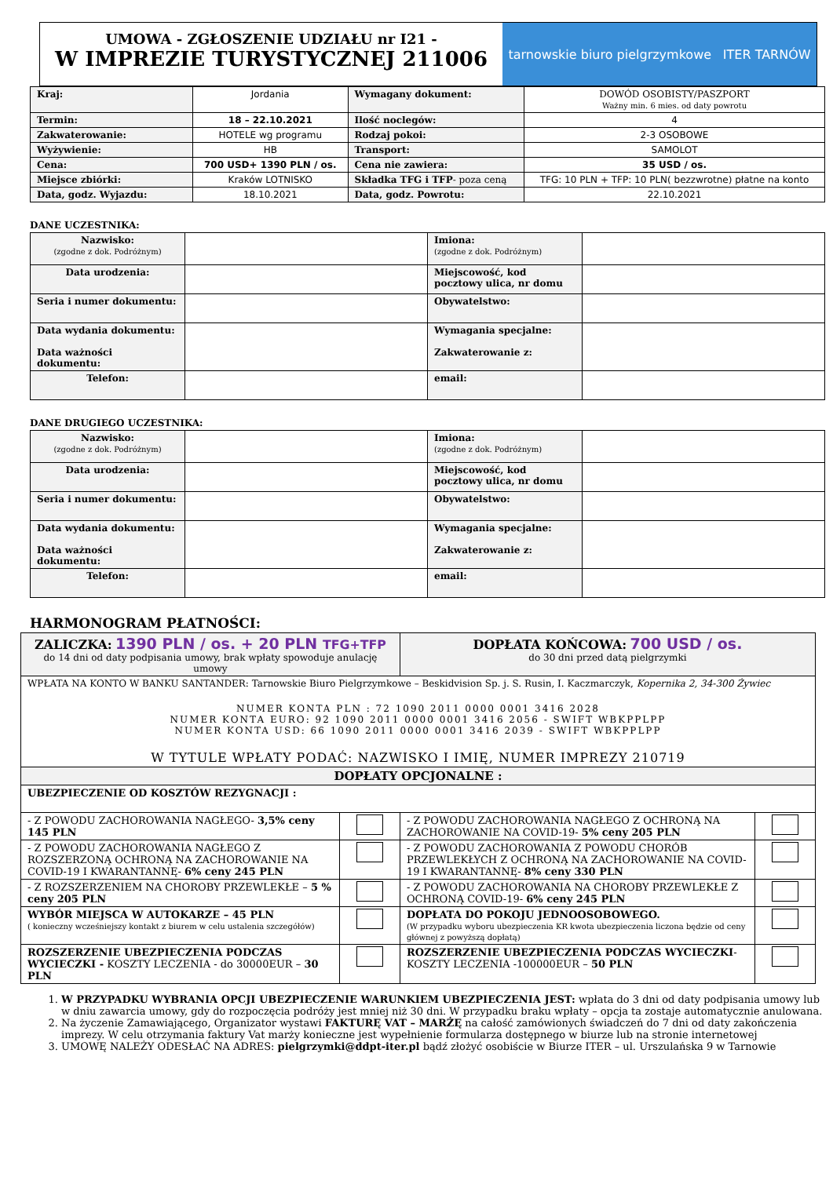UMOWA - ZGŁOSZENIE UDZIAŁU nr I21 -
W IMPREZIE TURYSTYCZNEJ 211006
tarnowskie biuro pielgrzymkowe ITER TARNÓW
| Kraj: | Jordania | Wymagany dokument: | DOWÓD OSOBISTY/PASZPORT Ważny min. 6 mies. od daty powrotu |
| Termin: | 18 – 22.10.2021 | Ilość noclegów: | 4 |
| Zakwaterowanie: | HOTELE wg programu | Rodzaj pokoi: | 2-3 OSOBOWE |
| Wyżywienie: | HB | Transport: | SAMOLOT |
| Cena: | 700 USD+ 1390 PLN / os. | Cena nie zawiera: | 35 USD / os. |
| Miejsce zbiórki: | Kraków LOTNISKO | Składka TFG i TFP - poza ceną | TFG: 10 PLN + TFP: 10 PLN( bezzwrotne) płatne na konto |
| Data, godz. Wyjazdu: | 18.10.2021 | Data, godz. Powrotu: | 22.10.2021 |
DANE UCZESTNIKA:
| Nazwisko: (zgodne z dok. Podróżnym) | | Imiona: (zgodne z dok. Podróżnym) | |
| Data urodzenia: | | Miejscowość, kod pocztowy ulica, nr domu | |
| Seria i numer dokumentu: | | Obywatelstwo: | |
| Data wydania dokumentu: Data ważności dokumentu: | | Wymagania specjalne: Zakwaterowanie z: | |
| Telefon: | | email: | |
DANE DRUGIEGO UCZESTNIKA:
| Nazwisko: (zgodne z dok. Podróżnym) | | Imiona: (zgodne z dok. Podróżnym) | |
| Data urodzenia: | | Miejscowość, kod pocztowy ulica, nr domu | |
| Seria i numer dokumentu: | | Obywatelstwo: | |
| Data wydania dokumentu: Data ważności dokumentu: | | Wymagania specjalne: Zakwaterowanie z: | |
| Telefon: | | email: | |
HARMONOGRAM PŁATNOŚCI:
| ZALICZKA: 1390 PLN / os. + 20 PLN TFG+TFP do 14 dni od daty podpisania umowy, brak wpłaty spowoduje anulację umowy | | DOPŁATA KOŃCOWA: 700 USD / os. do 30 dni przed datą pielgrzymki | |
| WPŁATA NA KONTO W BANKU SANTANDER: Tarnowskie Biuro Pielgrzymkowe – Beskidvision Sp. j. S. Rusin, I. Kaczmarczyk, Kopernika 2, 34-300 Żywiec NUMER KONTA PLN : 72 1090 2011 0000 0001 3416 2028 NUMER KONTA EURO: 92 1090 2011 0000 0001 3416 2056 - SWIFT WBKPPLPP NUMER KONTA USD: 66 1090 2011 0000 0001 3416 2039 - SWIFT WBKPPLPP W TYTULE WPŁATY PODAĆ: NAZWISKO I IMIĘ, NUMER IMPREZY 210719 | | | |
| DOPŁATY OPCJONALNE : | | | |
| UBEZPIECZENIE OD KOSZTÓW REZYGNACJI : | | | |
| - Z POWODU ZACHOROWANIA NAGŁEGO- 3,5% ceny 145 PLN | | - Z POWODU ZACHOROWANIA NAGŁEGO Z OCHRONĄ NA ZACHOROWANIE NA COVID-19- 5% ceny 205 PLN | |
| - Z POWODU ZACHOROWANIA NAGŁEGO Z ROZSZERZONĄ OCHRONĄ NA ZACHOROWANIE NA COVID-19 I KWARANTANNĘ- 6% ceny 245 PLN | | - Z POWODU ZACHOROWANIA Z POWODU CHORÓB PRZEWLEKŁYCH Z OCHRONĄ NA ZACHOROWANIE NA COVID-19 I KWARANTANNĘ- 8% ceny 330 PLN | |
| - Z ROZSZERZENIEM NA CHOROBY PRZEWLEKŁE – 5 % ceny 205 PLN | | - Z POWODU ZACHOROWANIA NA CHOROBY PRZEWLEKŁE Z OCHRONĄ COVID-19- 6% ceny 245 PLN | |
| WYBÓR MIEJSCA W AUTOKARZE – 45 PLN ( konieczny wcześniejszy kontakt z biurem w celu ustalenia szczegółów) | | DOPŁATA DO POKOJU JEDNOOSOBOWEGO. (W przypadku wyboru ubezpieczenia KR kwota ubezpieczenia liczona będzie od ceny głównej z powyższą dopłatą) | |
| ROZSZERZENIE UBEZPIECZENIA PODCZAS WYCIECZKI - KOSZTY LECZENIA - do 30000EUR – 30 PLN | | ROZSZERZENIE UBEZPIECZENIA PODCZAS WYCIECZKI - KOSZTY LECZENIA -100000EUR – 50 PLN | |
1. W PRZYPADKU WYBRANIA OPCJI UBEZPIECZENIE WARUNKIEM UBEZPIECZENIA JEST: wpłata do 3 dni od daty podpisania umowy lub w dniu zawarcia umowy, gdy do rozpoczęcia podróży jest mniej niż 30 dni. W przypadku braku wpłaty – opcja ta zostaje automatycznie anulowana.
2. Na życzenie Zamawiającego, Organizator wystawi FAKTURĘ VAT – MARŻĘ na całość zamówionych świadczeń do 7 dni od daty zakończenia imprezy. W celu otrzymania faktury Vat marży konieczne jest wypełnienie formularza dostępnego w biurze lub na stronie internetowej
3. UMOWĘ NALEŻY ODESŁAĆ NA ADRES: pielgrzymki@ddpt-iter.pl bądź złożyć osobiście w Biurze ITER – ul. Urszulańska 9 w Tarnowie